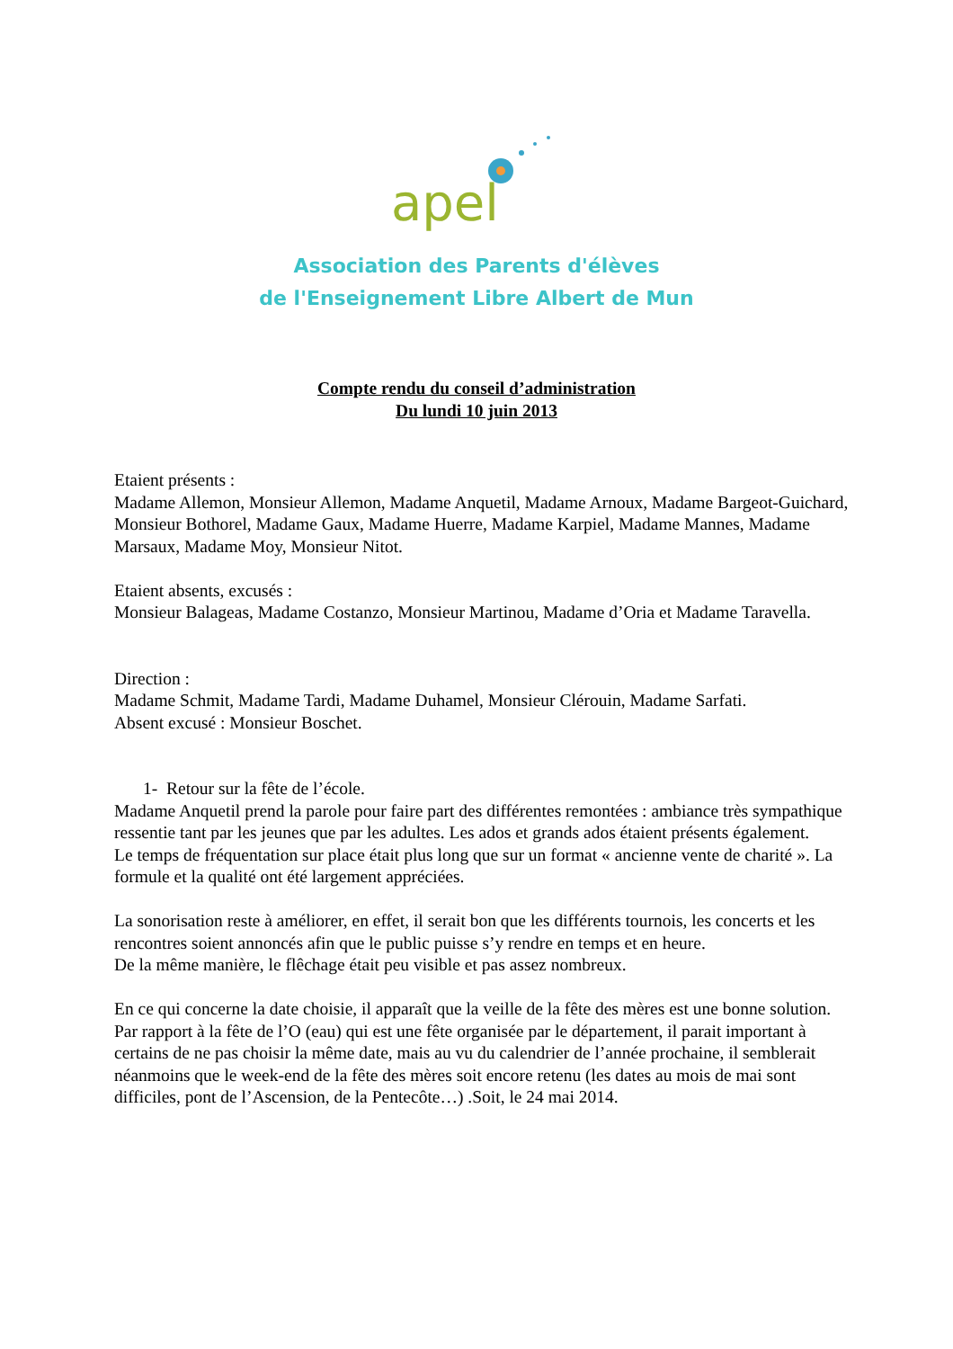apel
Association des Parents d'élèves
de l'Enseignement Libre Albert de Mun
Compte rendu du conseil d’administration
Du lundi 10 juin 2013
Etaient présents :
Madame Allemon, Monsieur Allemon, Madame Anquetil, Madame Arnoux, Madame Bargeot-Guichard, Monsieur Bothorel, Madame Gaux, Madame Huerre, Madame Karpiel, Madame Mannes, Madame Marsaux, Madame Moy, Monsieur Nitot.
Etaient absents, excusés :
Monsieur Balageas, Madame Costanzo, Monsieur Martinou, Madame d’Oria et Madame Taravella.
Direction :
Madame Schmit, Madame Tardi, Madame Duhamel, Monsieur Clérouin, Madame Sarfati.
Absent excusé : Monsieur Boschet.
1- Retour sur la fête de l’école.
Madame Anquetil prend la parole pour faire part des différentes remontées : ambiance très sympathique ressentie tant par les jeunes que par les adultes. Les ados et grands ados étaient présents également.
Le temps de fréquentation sur place était plus long que sur un format « ancienne vente de charité ». La formule et la qualité ont été largement appréciées.
La sonorisation reste à améliorer, en effet, il serait bon que les différents tournois, les concerts et les rencontres soient annoncés afin que le public puisse s’y rendre en temps et en heure.
De la même manière, le flêchage était peu visible et pas assez nombreux.
En ce qui concerne la date choisie, il apparaît que la veille de la fête des mères est une bonne solution. Par rapport à la fête de l’O (eau) qui est une fête organisée par le département, il parait important à certains de ne pas choisir la même date, mais au vu du calendrier de l’année prochaine, il semblerait néanmoins que le week-end de la fête des mères soit encore retenu (les dates au mois de mai sont difficiles, pont de l’Ascension, de la Pentecôte…) .Soit, le 24 mai 2014.